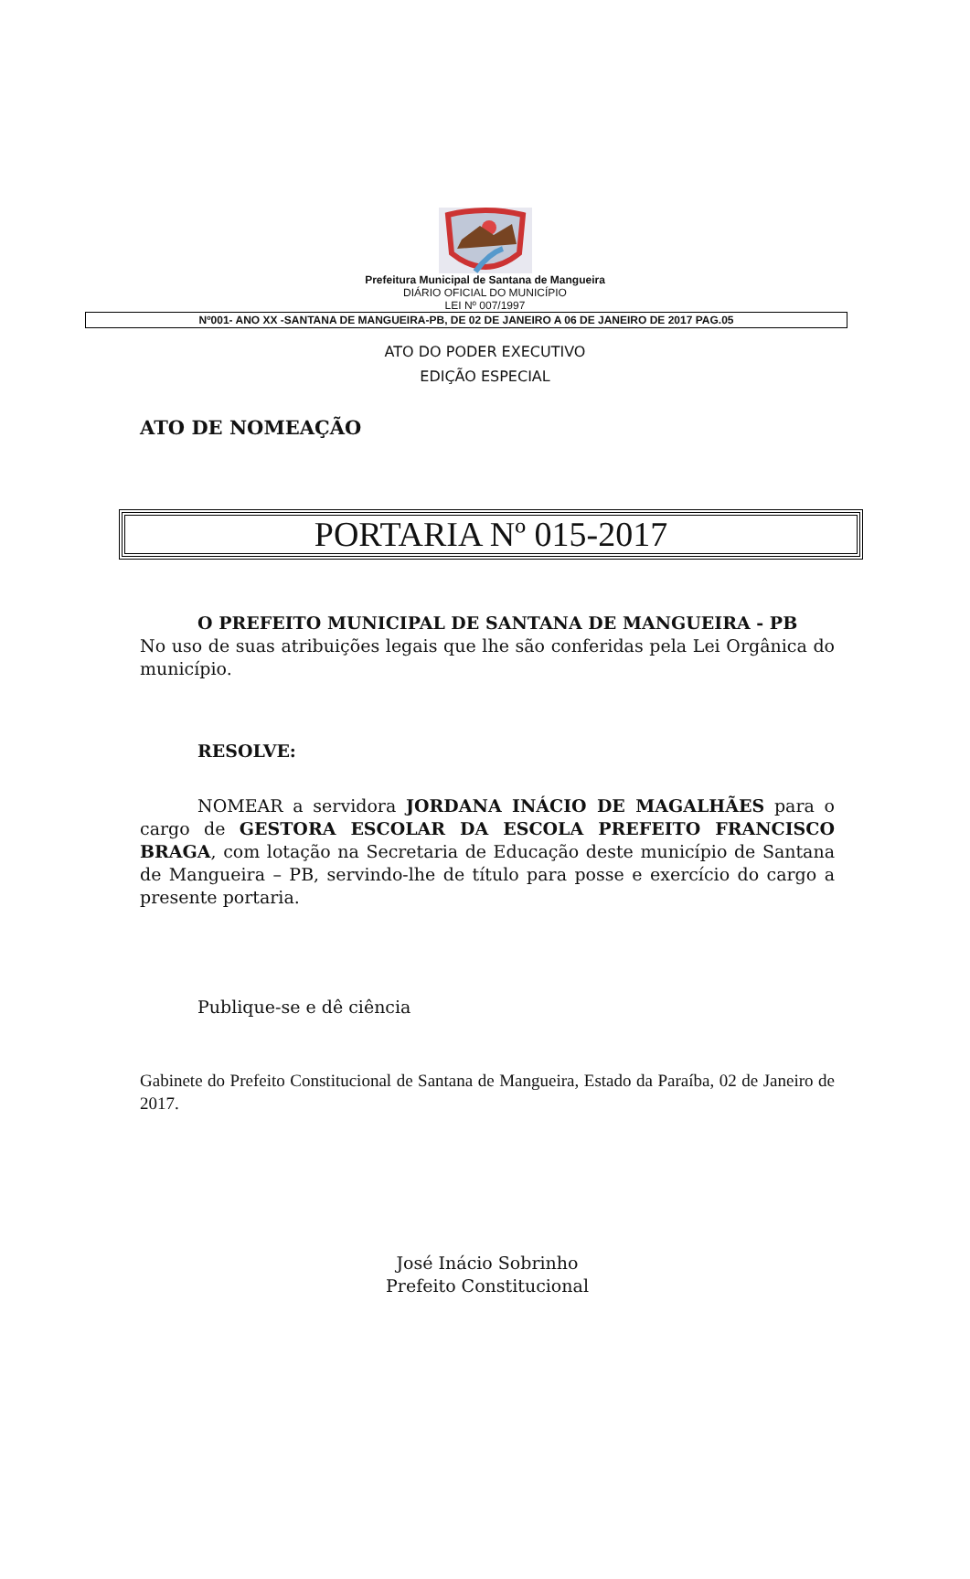Prefeitura Municipal de Santana de Mangueira
DIÁRIO OFICIAL DO MUNICÍPIO
LEI Nº 007/1997
Nº001- ANO XX -SANTANA DE MANGUEIRA-PB, DE 02 DE JANEIRO A 06 DE JANEIRO DE 2017 PAG.05
ATO DO PODER EXECUTIVO
EDIÇÃO ESPECIAL
ATO DE NOMEAÇÃO
PORTARIA Nº 015-2017
O PREFEITO MUNICIPAL DE SANTANA DE MANGUEIRA - PB
No uso de suas atribuições legais que lhe são conferidas pela Lei Orgânica do município.
RESOLVE:
NOMEAR a servidora JORDANA INÁCIO DE MAGALHÃES para o cargo de GESTORA ESCOLAR DA ESCOLA PREFEITO FRANCISCO BRAGA, com lotação na Secretaria de Educação deste município de Santana de Mangueira – PB, servindo-lhe de título para posse e exercício do cargo a presente portaria.
Publique-se e dê ciência
Gabinete do Prefeito Constitucional de Santana de Mangueira, Estado da Paraíba, 02 de Janeiro de 2017.
José Inácio Sobrinho
Prefeito Constitucional